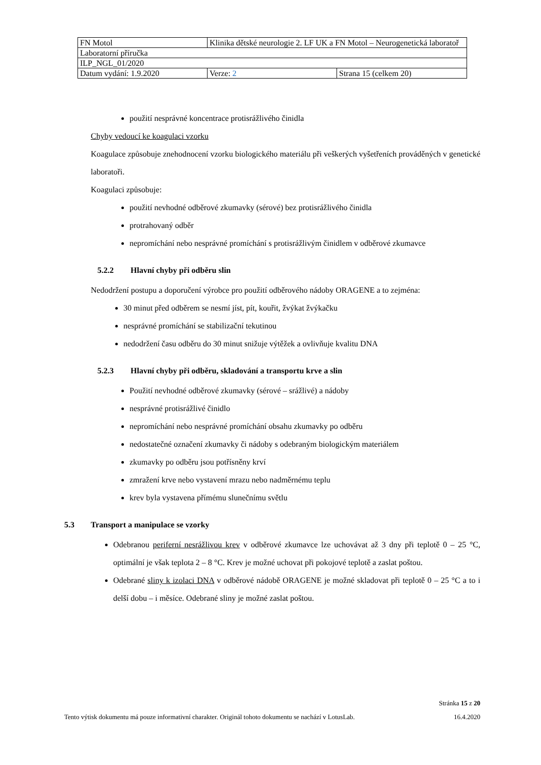| FN Motol | Klinika dětské neurologie 2. LF UK a FN Motol – Neurogenetická laboratoř | |
| Laboratorní příručka | | |
| ILP_NGL_01/2020 | | |
| Datum vydání: 1.9.2020 | Verze: 2 | Strana 15 (celkem 20) |
použití nesprávné koncentrace protisrážlivého činidla
Chyby vedoucí ke koagulaci vzorku
Koagulace způsobuje znehodnocení vzorku biologického materiálu při veškerých vyšetřeních prováděných v genetické laboratoři.
Koagulaci způsobuje:
použití nevhodné odběrové zkumavky (sérové) bez protisrážlivého činidla
protrahovaný odběr
nepromíchání nebo nesprávné promíchání s protisrážlivým činidlem v odběrové zkumavce
5.2.2 Hlavní chyby při odběru slin
Nedodržení postupu a doporučení výrobce pro použití odběrového nádoby ORAGENE a to zejména:
30 minut před odběrem se nesmí jíst, pít, kouřit, žvýkat žvýkačku
nesprávné promíchání se stabilizační tekutinou
nedodržení času odběru do 30 minut snižuje výtěžek a ovlivňuje kvalitu DNA
5.2.3 Hlavní chyby při odběru, skladování a transportu krve a slin
Použití nevhodné odběrové zkumavky (sérové – srážlivé) a nádoby
nesprávné protisrážlivé činidlo
nepromíchání nebo nesprávné promíchání obsahu zkumavky po odběru
nedostatečné označení zkumavky či nádoby s odebraným biologickým materiálem
zkumavky po odběru jsou potřísněny krví
zmražení krve nebo vystavení mrazu nebo nadměrnému teplu
krev byla vystavena přímému slunečnímu světlu
5.3 Transport a manipulace se vzorky
Odebranou periferní nesrážlivou krev v odběrové zkumavce lze uchovávat až 3 dny při teplotě 0 – 25 °C, optimální je však teplota 2 – 8 °C. Krev je možné uchovat při pokojové teplotě a zaslat poštou.
Odebrané sliny k izolaci DNA v odběrové nádobě ORAGENE je možné skladovat při teplotě 0 – 25 °C a to i delší dobu – i měsíce. Odebrané sliny je možné zaslat poštou.
Stránka 15 z 20
Tento výtisk dokumentu má pouze informativní charakter. Originál tohoto dokumentu se nachází v LotusLab. 16.4.2020